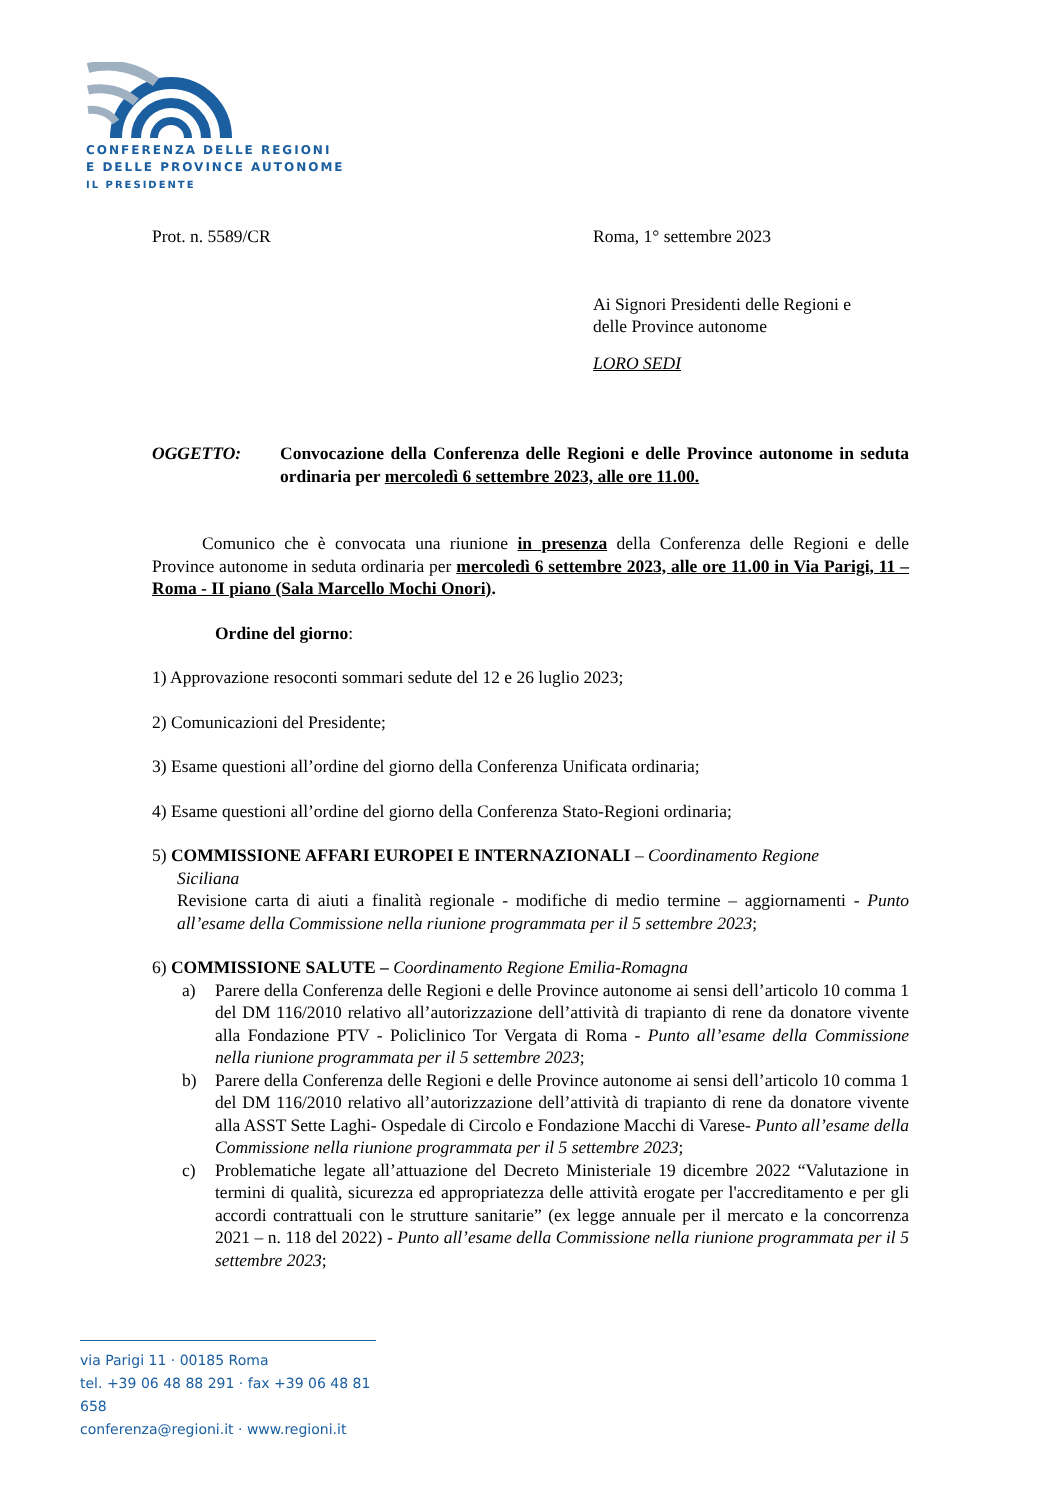CONFERENZA DELLE REGIONI
E DELLE PROVINCE AUTONOME
IL PRESIDENTE
Prot. n. 5589/CR Roma, 1° settembre 2023
Ai Signori Presidenti delle Regioni e
delle Province autonome
LORO SEDI
OGGETTO: Convocazione della Conferenza delle Regioni e delle Province autonome in seduta ordinaria per mercoledì 6 settembre 2023, alle ore 11.00.
Comunico che è convocata una riunione in presenza della Conferenza delle Regioni e delle Province autonome in seduta ordinaria per mercoledì 6 settembre 2023, alle ore 11.00 in Via Parigi, 11 – Roma - II piano (Sala Marcello Mochi Onori).
Ordine del giorno:
1) Approvazione resoconti sommari sedute del 12 e 26 luglio 2023;
2) Comunicazioni del Presidente;
3) Esame questioni all’ordine del giorno della Conferenza Unificata ordinaria;
4) Esame questioni all’ordine del giorno della Conferenza Stato-Regioni ordinaria;
5) COMMISSIONE AFFARI EUROPEI E INTERNAZIONALI – Coordinamento Regione
Siciliana
Revisione carta di aiuti a finalità regionale - modifiche di medio termine – aggiornamenti - Punto all’esame della Commissione nella riunione programmata per il 5 settembre 2023;
6) COMMISSIONE SALUTE – Coordinamento Regione Emilia-Romagna
a) Parere della Conferenza delle Regioni e delle Province autonome ai sensi dell’articolo 10 comma 1 del DM 116/2010 relativo all’autorizzazione dell’attività di trapianto di rene da donatore vivente alla Fondazione PTV - Policlinico Tor Vergata di Roma - Punto all’esame della Commissione nella riunione programmata per il 5 settembre 2023;
b) Parere della Conferenza delle Regioni e delle Province autonome ai sensi dell’articolo 10 comma 1 del DM 116/2010 relativo all’autorizzazione dell’attività di trapianto di rene da donatore vivente alla ASST Sette Laghi- Ospedale di Circolo e Fondazione Macchi di Varese- Punto all’esame della Commissione nella riunione programmata per il 5 settembre 2023;
c) Problematiche legate all’attuazione del Decreto Ministeriale 19 dicembre 2022 “Valutazione in termini di qualità, sicurezza ed appropriatezza delle attività erogate per l'accreditamento e per gli accordi contrattuali con le strutture sanitarie” (ex legge annuale per il mercato e la concorrenza 2021 – n. 118 del 2022) - Punto all’esame della Commissione nella riunione programmata per il 5 settembre 2023;
via Parigi 11 · 00185 Roma
tel. +39 06 48 88 291 · fax +39 06 48 81 658
conferenza@regioni.it · www.regioni.it